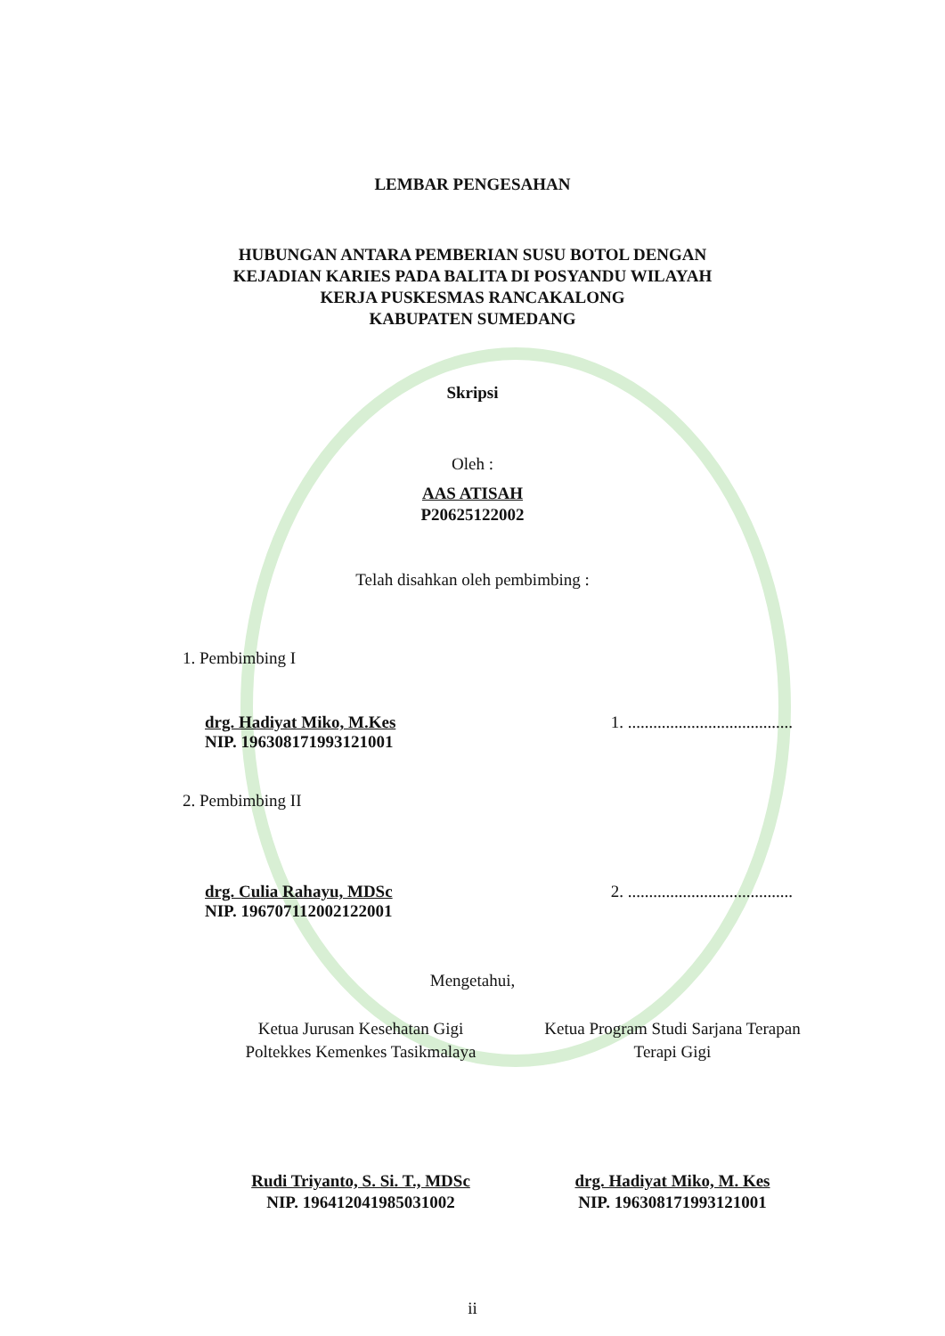LEMBAR PENGESAHAN
HUBUNGAN ANTARA PEMBERIAN SUSU BOTOL DENGAN
KEJADIAN KARIES PADA BALITA DI POSYANDU WILAYAH
KERJA PUSKESMAS RANCAKALONG
KABUPATEN SUMEDANG
Skripsi
Oleh :
AAS ATISAH
P20625122002
Telah disahkan oleh pembimbing :
1. Pembimbing I
drg. Hadiyat Miko, M.Kes
NIP. 196308171993121001
1. .......................................
2. Pembimbing II
drg. Culia Rahayu, MDSc
NIP. 196707112002122001
2. .......................................
Mengetahui,
Ketua Jurusan Kesehatan Gigi
Poltekkes Kemenkes Tasikmalaya
Ketua Program Studi Sarjana Terapan
Terapi Gigi
Rudi Triyanto, S. Si. T., MDSc
NIP. 196412041985031002
drg. Hadiyat Miko, M. Kes
NIP. 196308171993121001
ii